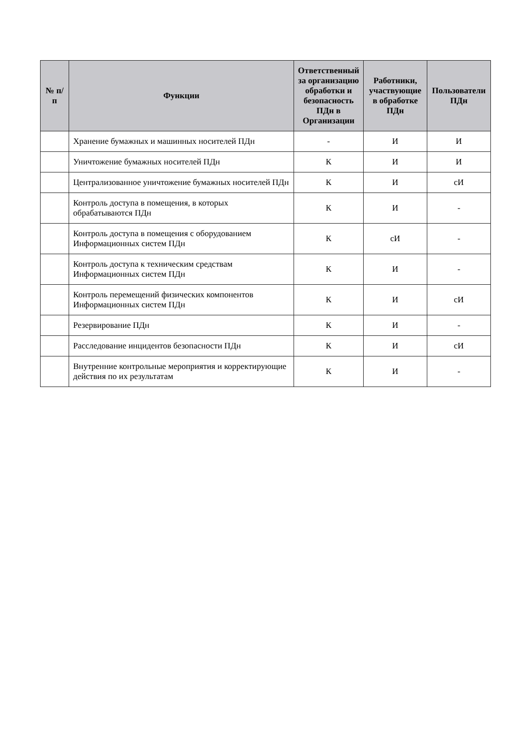| № п/п | Функции | Ответственный за организацию обработки и безопасность ПДн в Организации | Работники, участвующие в обработке ПДн | Пользователи ПДн |
| --- | --- | --- | --- | --- |
| | Хранение бумажных и машинных носителей ПДн | - | И | И |
| | Уничтожение бумажных носителей ПДн | К | И | И |
| | Централизованное уничтожение бумажных носителей ПДн | К | И | сИ |
| | Контроль доступа в помещения, в которых обрабатываются ПДн | К | И | - |
| | Контроль доступа в помещения с оборудованием Информационных систем ПДн | К | сИ | - |
| | Контроль доступа к техническим средствам Информационных систем ПДн | К | И | - |
| | Контроль перемещений физических компонентов Информационных систем ПДн | К | И | сИ |
| | Резервирование ПДн | К | И | - |
| | Расследование инцидентов безопасности ПДн | К | И | сИ |
| | Внутренние контрольные мероприятия и корректирующие действия по их результатам | К | И | - |